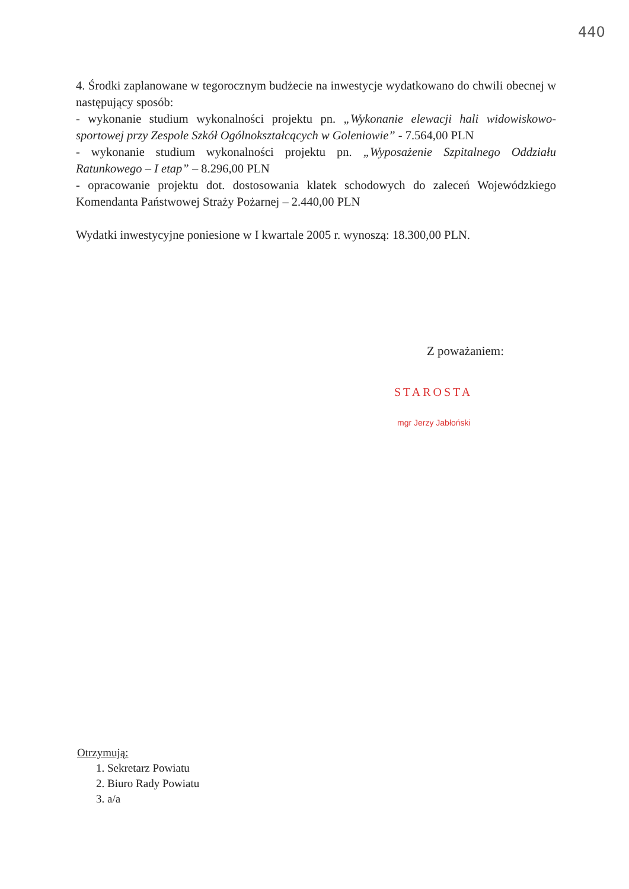440
4. Środki zaplanowane w tegorocznym budżecie na inwestycje wydatkowano do chwili obecnej w następujący sposób:
- wykonanie studium wykonalności projektu pn. „Wykonanie elewacji hali widowiskowo-sportowej przy Zespole Szkół Ogólnokształcących w Goleniowie” - 7.564,00 PLN
- wykonanie studium wykonalności projektu pn. „Wyposażenie Szpitalnego Oddziału Ratunkowego – I etap” – 8.296,00 PLN
- opracowanie projektu dot. dostosowania klatek schodowych do zaleceń Wojewódzkiego Komendanta Państwowej Straży Pożarnej – 2.440,00 PLN
Wydatki inwestycyjne poniesione w I kwartale 2005 r. wynoszą: 18.300,00 PLN.
Z poważaniem:
STAROSTA
mgr Jerzy Jabłoński
Otrzymują:
1. Sekretarz Powiatu
2. Biuro Rady Powiatu
3. a/a